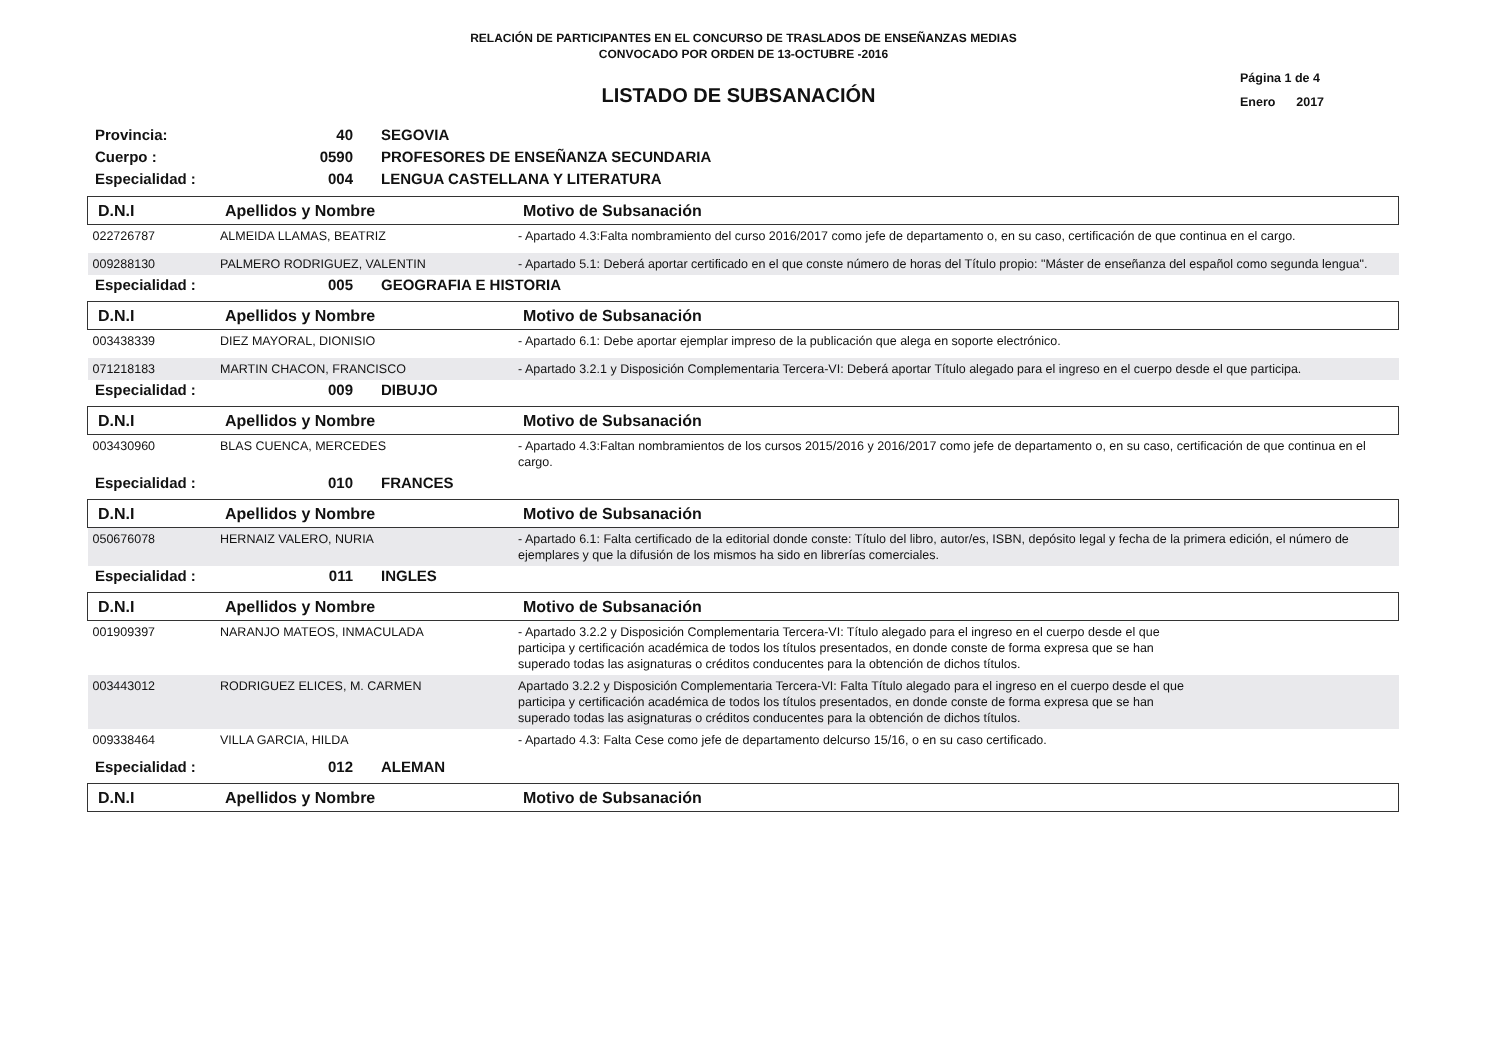RELACIÓN DE PARTICIPANTES EN EL CONCURSO DE TRASLADOS DE ENSEÑANZAS MEDIAS
CONVOCADO POR ORDEN DE 13-OCTUBRE -2016
LISTADO DE SUBSANACIÓN
Página 1 de 4
Enero 2017
Provincia:
40
SEGOVIA
Cuerpo :
0590
PROFESORES DE ENSEÑANZA SECUNDARIA
Especialidad :
004
LENGUA CASTELLANA Y LITERATURA
| D.N.I | Apellidos y Nombre | Motivo de Subsanación |
| --- | --- | --- |
| 022726787 | ALMEIDA LLAMAS, BEATRIZ | - Apartado 4.3:Falta nombramiento del curso 2016/2017 como jefe de departamento o, en su caso, certificación de que continua en el cargo. |
| 009288130 | PALMERO RODRIGUEZ, VALENTIN | - Apartado 5.1: Deberá aportar certificado en el que conste número de horas del Título propio: "Máster de enseñanza del español como segunda lengua". |
Especialidad :
005
GEOGRAFIA E HISTORIA
| D.N.I | Apellidos y Nombre | Motivo de Subsanación |
| --- | --- | --- |
| 003438339 | DIEZ MAYORAL, DIONISIO | - Apartado 6.1: Debe aportar ejemplar impreso de la publicación que alega en soporte electrónico. |
| 071218183 | MARTIN CHACON, FRANCISCO | - Apartado 3.2.1 y Disposición Complementaria Tercera-VI: Deberá aportar Título alegado para el ingreso en el cuerpo desde el que participa. |
Especialidad :
009
DIBUJO
| D.N.I | Apellidos y Nombre | Motivo de Subsanación |
| --- | --- | --- |
| 003430960 | BLAS CUENCA, MERCEDES | - Apartado 4.3:Faltan nombramientos de los cursos 2015/2016 y 2016/2017 como jefe de departamento o, en su caso, certificación de que continua en el cargo. |
Especialidad :
010
FRANCES
| D.N.I | Apellidos y Nombre | Motivo de Subsanación |
| --- | --- | --- |
| 050676078 | HERNAIZ VALERO, NURIA | - Apartado 6.1: Falta certificado de la editorial donde conste: Título del libro, autor/es, ISBN, depósito legal y fecha de la primera edición, el número de ejemplares y que la difusión de los mismos ha sido en librerías comerciales. |
Especialidad :
011
INGLES
| D.N.I | Apellidos y Nombre | Motivo de Subsanación |
| --- | --- | --- |
| 001909397 | NARANJO MATEOS, INMACULADA | - Apartado 3.2.2 y Disposición Complementaria Tercera-VI: Título alegado para el ingreso en el cuerpo desde el que participa y certificación académica de todos los títulos presentados, en donde conste de forma expresa que se han superado todas las asignaturas o créditos conducentes para la obtención de dichos títulos. |
| 003443012 | RODRIGUEZ ELICES, M. CARMEN | Apartado 3.2.2 y Disposición Complementaria Tercera-VI: Falta Título alegado para el ingreso en el cuerpo desde el que participa y certificación académica de todos los títulos presentados, en donde conste de forma expresa que se han superado todas las asignaturas o créditos conducentes para la obtención de dichos títulos. |
| 009338464 | VILLA GARCIA, HILDA | - Apartado 4.3: Falta Cese como jefe de departamento delcurso 15/16, o en su caso certificado. |
Especialidad :
012
ALEMAN
| D.N.I | Apellidos y Nombre | Motivo de Subsanación |
| --- | --- | --- |